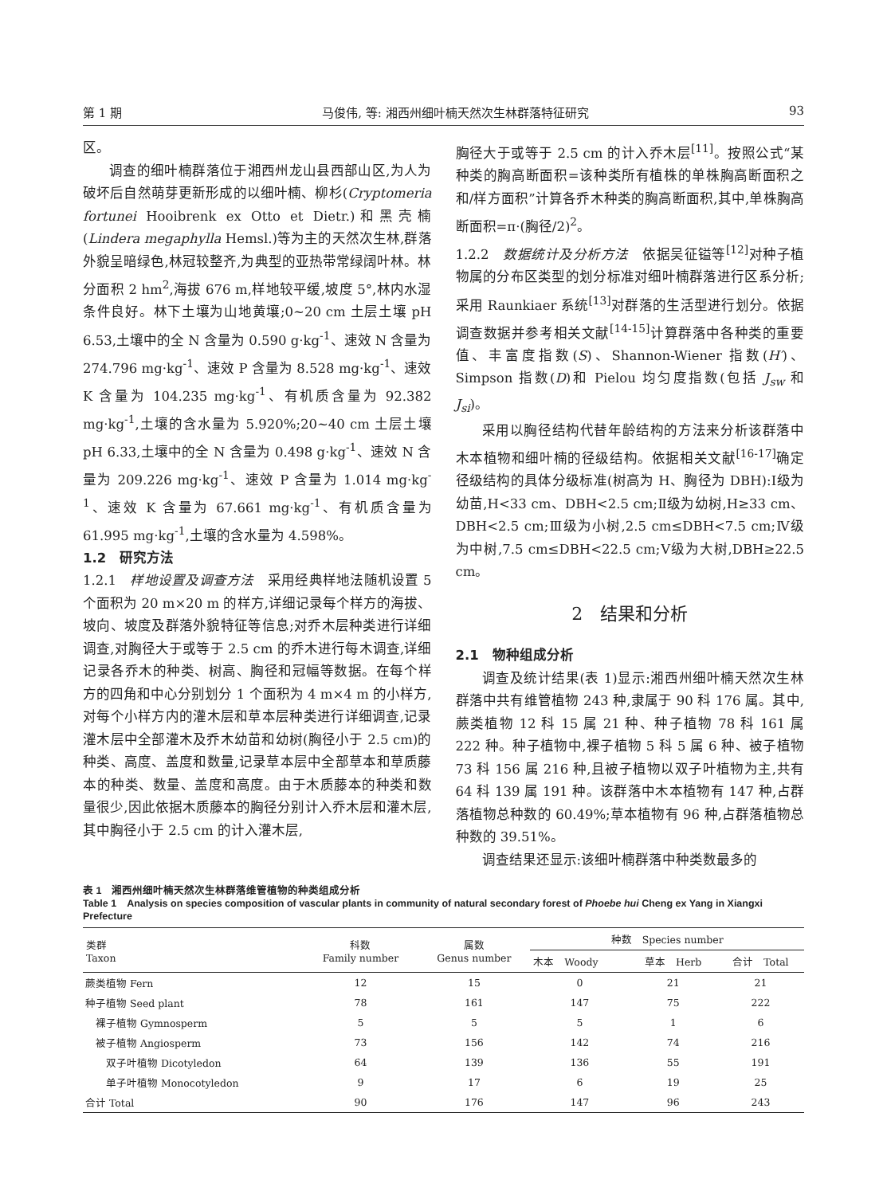第 1 期 马俊伟, 等: 湘西州细叶楠天然次生林群落特征研究 93
区。
调查的细叶楠群落位于湘西州龙山县西部山区,为人为破坏后自然萌芽更新形成的以细叶楠、柳杉(Cryptomeria fortunei Hooibrenk ex Otto et Dietr.)和黑壳楠(Lindera megaphylla Hemsl.)等为主的天然次生林,群落外貌呈暗绿色,林冠较整齐,为典型的亚热带常绿阔叶林。林分面积 2 hm<sup>2</sup>,海拔 676 m,样地较平缓,坡度 5°,林内水湿条件良好。林下土壤为山地黄壤;0~20 cm 土层土壤 pH 6.53,土壤中的全 N 含量为 0.590 g·kg<sup>-1</sup>、速效 N 含量为 274.796 mg·kg<sup>-1</sup>、速效 P 含量为 8.528 mg·kg<sup>-1</sup>、速效 K 含量为 104.235 mg·kg<sup>-1</sup>、有机质含量为 92.382 mg·kg<sup>-1</sup>,土壤的含水量为 5.920%;20~40 cm 土层土壤 pH 6.33,土壤中的全 N 含量为 0.498 g·kg<sup>-1</sup>、速效 N 含量为 209.226 mg·kg<sup>-1</sup>、速效 P 含量为 1.014 mg·kg<sup>-1</sup>、速效 K 含量为 67.661 mg·kg<sup>-1</sup>、有机质含量为 61.995 mg·kg<sup>-1</sup>,土壤的含水量为 4.598%。
1.2　研究方法
1.2.1　样地设置及调查方法　采用经典样地法随机设置 5 个面积为 20 m×20 m 的样方,详细记录每个样方的海拔、坡向、坡度及群落外貌特征等信息;对乔木层种类进行详细调查,对胸径大于或等于 2.5 cm 的乔木进行每木调查,详细记录各乔木的种类、树高、胸径和冠幅等数据。在每个样方的四角和中心分别划分 1 个面积为 4 m×4 m 的小样方,对每个小样方内的灌木层和草本层种类进行详细调查,记录灌木层中全部灌木及乔木幼苗和幼树(胸径小于 2.5 cm)的种类、高度、盖度和数量,记录草本层中全部草本和草质藤本的种类、数量、盖度和高度。由于木质藤本的种类和数量很少,因此依据木质藤本的胸径分别计入乔木层和灌木层,其中胸径小于 2.5 cm 的计入灌木层,
胸径大于或等于 2.5 cm 的计入乔木层<sup>[11]</sup>。按照公式“某种类的胸高断面积=该种类所有植株的单株胸高断面积之和/样方面积”计算各乔木种类的胸高断面积,其中,单株胸高断面积=π·(胸径/2)<sup>2</sup>。
1.2.2　数据统计及分析方法　依据吴征镒等<sup>[12]</sup>对种子植物属的分布区类型的划分标准对细叶楠群落进行区系分析;采用 Raunkiaer 系统<sup>[13]</sup>对群落的生活型进行划分。依据调查数据并参考相关文献<sup>[14-15]</sup>计算群落中各种类的重要值、丰富度指数(S)、Shannon-Wiener 指数(H′)、Simpson 指数(D)和 Pielou 均匀度指数(包括 J<sub>sw</sub> 和 J<sub>si</sub>)。
采用以胸径结构代替年龄结构的方法来分析该群落中木本植物和细叶楠的径级结构。依据相关文献<sup>[16-17]</sup>确定径级结构的具体分级标准(树高为 H、胸径为 DBH):Ⅰ级为幼苗,H<33 cm、DBH<2.5 cm;Ⅱ级为幼树,H≥33 cm、DBH<2.5 cm;Ⅲ级为小树,2.5 cm≤DBH<7.5 cm;Ⅳ级为中树,7.5 cm≤DBH<22.5 cm;Ⅴ级为大树,DBH≥22.5 cm。
2　结果和分析
2.1　物种组成分析
调查及统计结果(表 1)显示:湘西州细叶楠天然次生林群落中共有维管植物 243 种,隶属于 90 科 176 属。其中,蕨类植物 12 科 15 属 21 种、种子植物 78 科 161 属 222 种。种子植物中,裸子植物 5 科 5 属 6 种、被子植物 73 科 156 属 216 种,且被子植物以双子叶植物为主,共有 64 科 139 属 191 种。该群落中木本植物有 147 种,占群落植物总种数的 60.49%;草本植物有 96 种,占群落植物总种数的 39.51%。
调查结果还显示:该细叶楠群落中种类数最多的
表 1　湘西州细叶楠天然次生林群落维管植物的种类组成分析
Table 1　Analysis on species composition of vascular plants in community of natural secondary forest of Phoebe hui Cheng ex Yang in Xiangxi Prefecture
| 类群 Taxon | 科数 Family number | 属数 Genus number | 种数 Species number | | |
| --- | --- | --- | --- | --- | --- |
| | | | 木本 Woody | 草本 Herb | 合计 Total |
| 蕨类植物 Fern | 12 | 15 | 0 | 21 | 21 |
| 种子植物 Seed plant | 78 | 161 | 147 | 75 | 222 |
| 裸子植物 Gymnosperm | 5 | 5 | 5 | 1 | 6 |
| 被子植物 Angiosperm | 73 | 156 | 142 | 74 | 216 |
| 双子叶植物 Dicotyledon | 64 | 139 | 136 | 55 | 191 |
| 单子叶植物 Monocotyledon | 9 | 17 | 6 | 19 | 25 |
| 合计 Total | 90 | 176 | 147 | 96 | 243 |